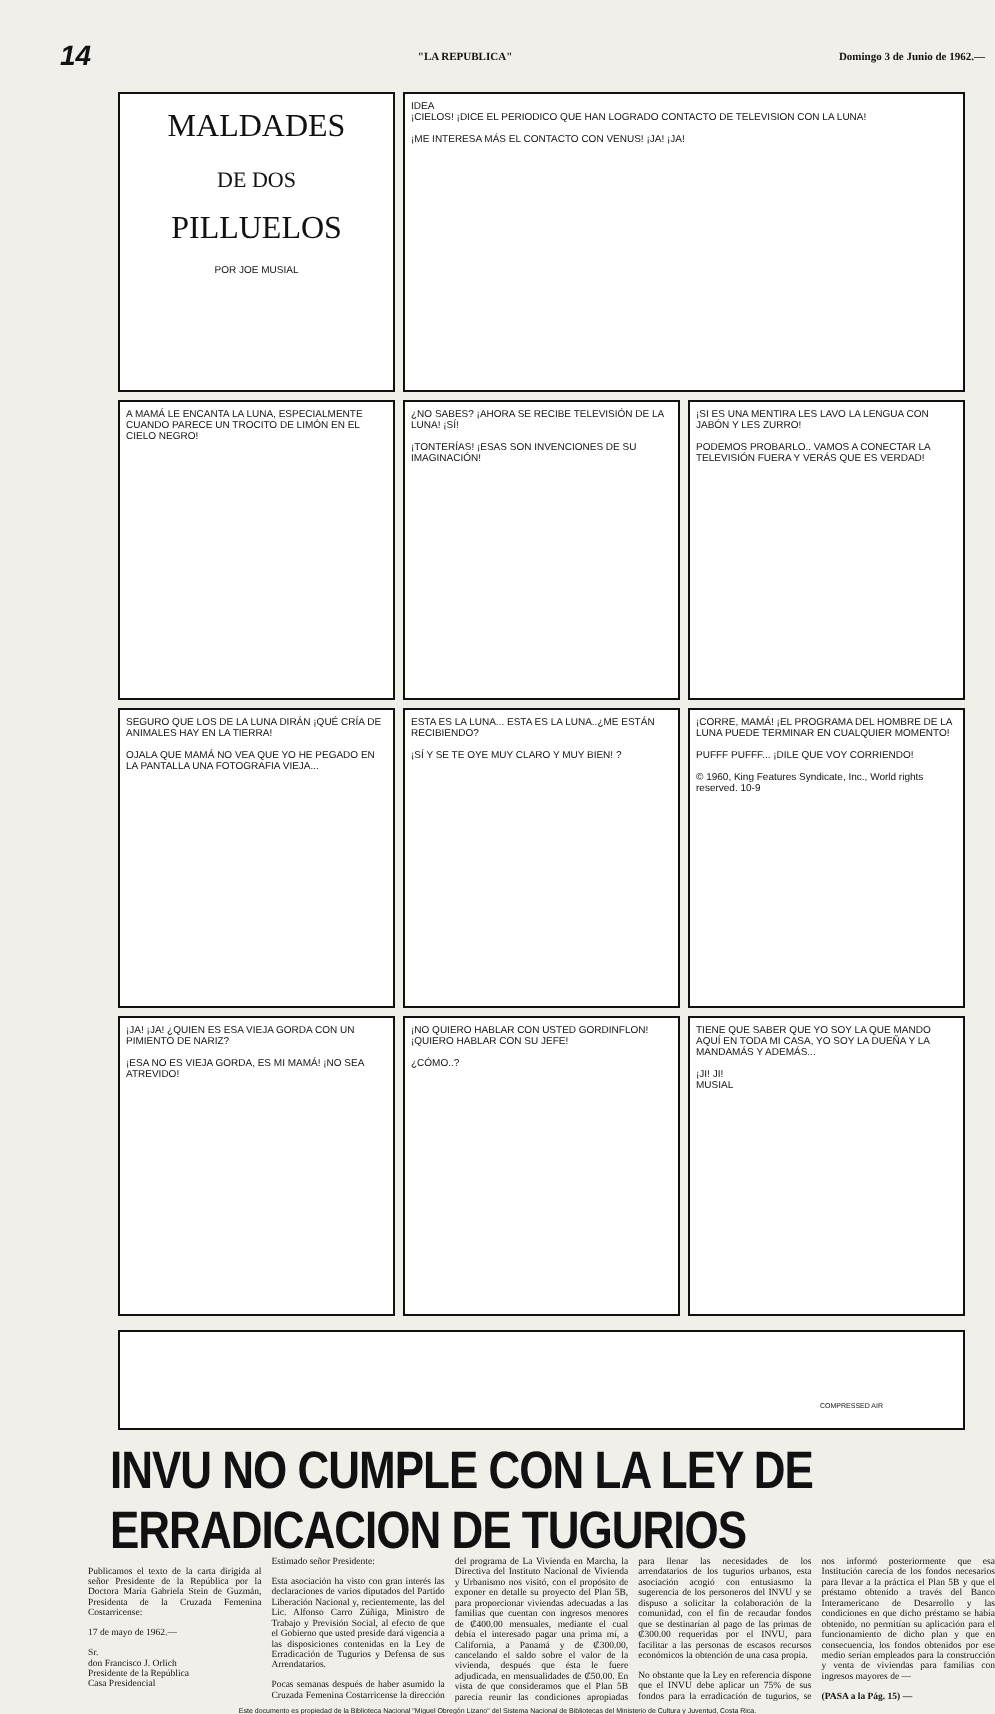14 "LA REPUBLICA" Domingo 3 de Junio de 1962.—
MALDADES
DE DOS
PILLUELOS
POR JOE MUSIAL
IDEA
¡CIELOS! ¡DICE EL PERIODICO QUE HAN LOGRADO CONTACTO DE TELEVISION CON LA LUNA!
¡ME INTERESA MÁS EL CONTACTO CON VENUS! ¡JA! ¡JA!
A MAMÁ LE ENCANTA LA LUNA, ESPECIALMENTE CUANDO PARECE UN TROCITO DE LIMÓN EN EL CIELO NEGRO!
¿NO SABES? ¡AHORA SE RECIBE TELEVISIÓN DE LA LUNA! ¡SÍ!
¡TONTERÍAS! ¡ESAS SON INVENCIONES DE SU IMAGINACIÓN!
¡SI ES UNA MENTIRA LES LAVO LA LENGUA CON JABÓN Y LES ZURRO!
PODEMOS PROBARLO.. VAMOS A CONECTAR LA TELEVISIÓN FUERA Y VERÁS QUE ES VERDAD!
SEGURO QUE LOS DE LA LUNA DIRÁN ¡QUÉ CRÍA DE ANIMALES HAY EN LA TIERRA!
OJALA QUE MAMÁ NO VEA QUE YO HE PEGADO EN LA PANTALLA UNA FOTOGRAFIA VIEJA...
ESTA ES LA LUNA... ESTA ES LA LUNA..¿ME ESTÁN RECIBIENDO?
¡SÍ Y SE TE OYE MUY CLARO Y MUY BIEN! ?
¡CORRE, MAMÁ! ¡EL PROGRAMA DEL HOMBRE DE LA LUNA PUEDE TERMINAR EN CUALQUIER MOMENTO!
PUFFF PUFFF... ¡DILE QUE VOY CORRIENDO!
© 1960, King Features Syndicate, Inc., World rights reserved. 10-9
¡JA! ¡JA! ¿QUIEN ES ESA VIEJA GORDA CON UN PIMIENTO DE NARIZ?
¡ESA NO ES VIEJA GORDA, ES MI MAMÁ! ¡NO SEA ATREVIDO!
¡NO QUIERO HABLAR CON USTED GORDINFLON! ¡QUIERO HABLAR CON SU JEFE!
¿CÓMO..?
TIENE QUE SABER QUE YO SOY LA QUE MANDO AQUÍ EN TODA MI CASA, YO SOY LA DUEÑA Y LA MANDAMÁS Y ADEMÁS...
¡JI! JI!
MUSIAL
COMPRESSED AIR
INVU NO CUMPLE CON LA LEY DE ERRADICACION DE TUGURIOS
Publicamos el texto de la carta dirigida al señor Presidente de la República por la Doctora María Gabriela Stein de Guzmán, Presidenta de la Cruzada Femenina Costarricense:
17 de mayo de 1962.—
Sr.
don Francisco J. Orlich
Presidente de la República
Casa Presidencial
Estimado señor Presidente:
Esta asociación ha visto con gran interés las declaraciones de varios diputados del Partido Liberación Nacional y, recientemente, las del Lic. Alfonso Carro Zúñiga, Ministro de Trabajo y Previsión Social, al efecto de que el Gobierno que usted preside dará vigencia a las disposiciones contenidas en la Ley de Erradicación de Tugurios y Defensa de sus Arrendatarios.
Pocas semanas después de haber asumido la Cruzada Femenina Costarricense la dirección del programa de La Vivienda en Marcha, la Directiva del Instituto Nacional de Vivienda y Urbanismo nos visitó, con el propósito de exponer en detalle su proyecto del Plan 5B, para proporcionar viviendas adecuadas a las familias que cuentan con ingresos menores de ₡400.00 mensuales, mediante el cual debía el interesado pagar una prima mí, a California, a Panamá y de ₡300.00, cancelando el saldo sobre el valor de la vivienda, después que ésta le fuere adjudicada, en mensualidades de ₡50.00. En vista de que consideramos que el Plan 5B parecía reunir las condiciones apropiadas para llenar las necesidades de los arrendatarios de los tugurios urbanos, esta asociación acogió con entusiasmo la sugerencia de los personeros del INVU y se dispuso a solicitar la colaboración de la comunidad, con el fin de recaudar fondos que se destinarían al pago de las primas de ₡300.00 requeridas por el INVU, para facilitar a las personas de escasos recursos económicos la obtención de una casa propia.
No obstante que la Ley en referencia dispone que el INVU debe aplicar un 75% de sus fondos para la erradicación de tugurios, se nos informó posteriormente que esa Institución carecía de los fondos necesarios para llevar a la práctica el Plan 5B y que el préstamo obtenido a través del Banco Interamericano de Desarrollo y las condiciones en que dicho préstamo se había obtenido, no permitían su aplicación para el funcionamiento de dicho plan y que en consecuencia, los fondos obtenidos por ese medio serían empleados para la construcción y venta de viviendas para familias con ingresos mayores de —
(PASA a la Pág. 15) —
Este documento es propiedad de la Biblioteca Nacional "Miguel Obregón Lizano" del Sistema Nacional de Bibliotecas del Ministerio de Cultura y Juventud, Costa Rica.